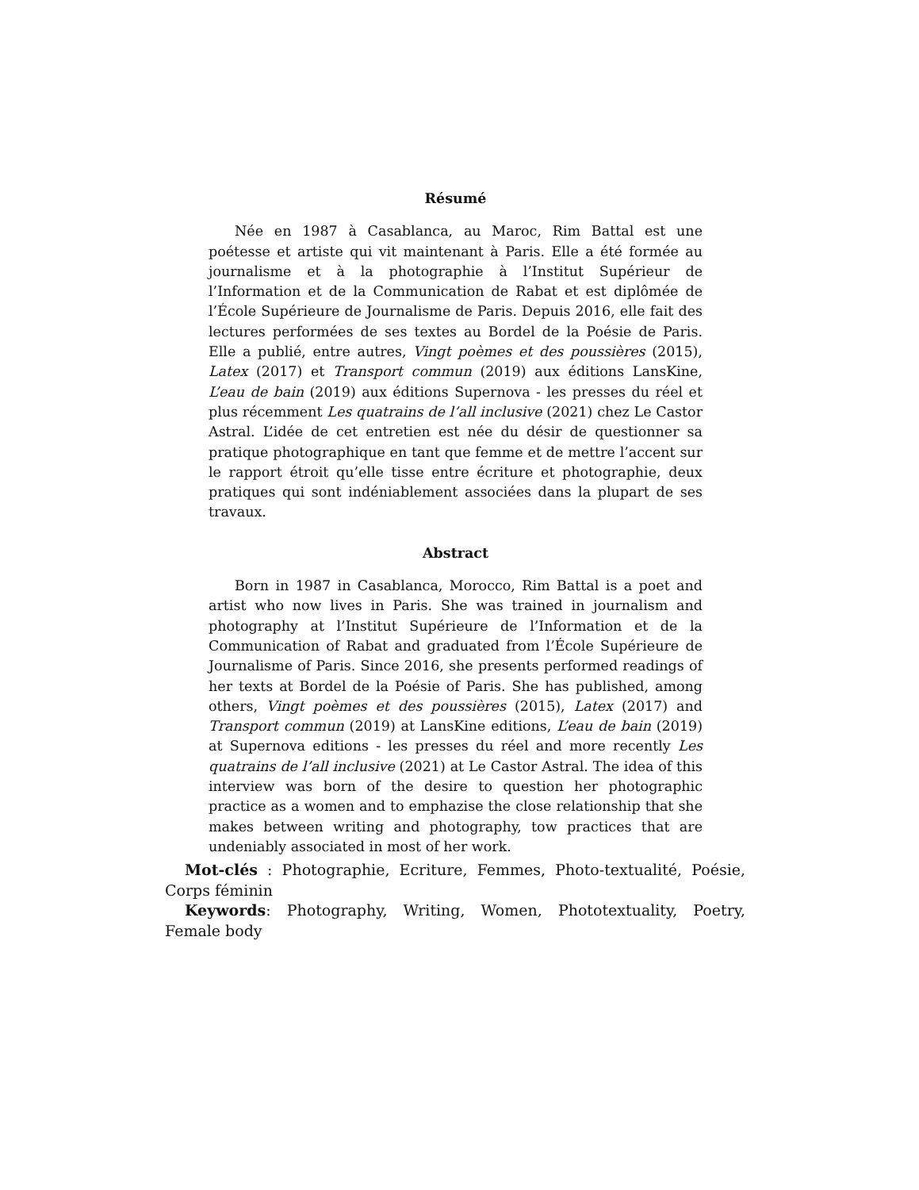Résumé
Née en 1987 à Casablanca, au Maroc, Rim Battal est une poétesse et artiste qui vit maintenant à Paris. Elle a été formée au journalisme et à la photographie à l’Institut Supérieur de l’Information et de la Communication de Rabat et est diplômée de l’École Supérieure de Journalisme de Paris. Depuis 2016, elle fait des lectures performées de ses textes au Bordel de la Poésie de Paris. Elle a publié, entre autres, Vingt poèmes et des poussières (2015), Latex (2017) et Transport commun (2019) aux éditions LansKine, L’eau de bain (2019) aux éditions Supernova - les presses du réel et plus récemment Les quatrains de l’all inclusive (2021) chez Le Castor Astral. L’idée de cet entretien est née du désir de questionner sa pratique photographique en tant que femme et de mettre l’accent sur le rapport étroit qu’elle tisse entre écriture et photographie, deux pratiques qui sont indéniablement associées dans la plupart de ses travaux.
Abstract
Born in 1987 in Casablanca, Morocco, Rim Battal is a poet and artist who now lives in Paris. She was trained in journalism and photography at l’Institut Supérieure de l’Information et de la Communication of Rabat and graduated from l’École Supérieure de Journalisme of Paris. Since 2016, she presents performed readings of her texts at Bordel de la Poésie of Paris. She has published, among others, Vingt poèmes et des poussières (2015), Latex (2017) and Transport commun (2019) at LansKine editions, L’eau de bain (2019) at Supernova editions - les presses du réel and more recently Les quatrains de l’all inclusive (2021) at Le Castor Astral. The idea of this interview was born of the desire to question her photographic practice as a women and to emphazise the close relationship that she makes between writing and photography, tow practices that are undeniably associated in most of her work.
Mot-clés : Photographie, Ecriture, Femmes, Photo-textualité, Poésie, Corps féminin
Keywords: Photography, Writing, Women, Phototextuality, Poetry, Female body